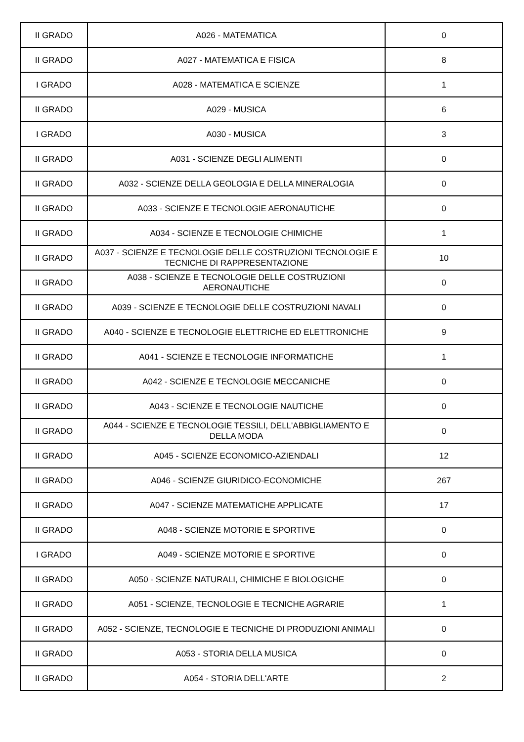| II GRADO | A026 - MATEMATICA | 0 |
| II GRADO | A027 - MATEMATICA E FISICA | 8 |
| I GRADO | A028 - MATEMATICA E SCIENZE | 1 |
| II GRADO | A029 - MUSICA | 6 |
| I GRADO | A030 - MUSICA | 3 |
| II GRADO | A031 - SCIENZE DEGLI ALIMENTI | 0 |
| II GRADO | A032 - SCIENZE DELLA GEOLOGIA E DELLA MINERALOGIA | 0 |
| II GRADO | A033 - SCIENZE E TECNOLOGIE AERONAUTICHE | 0 |
| II GRADO | A034 - SCIENZE E TECNOLOGIE CHIMICHE | 1 |
| II GRADO | A037 - SCIENZE E TECNOLOGIE DELLE COSTRUZIONI TECNOLOGIE E TECNICHE DI RAPPRESENTAZIONE | 10 |
| II GRADO | A038 - SCIENZE E TECNOLOGIE DELLE COSTRUZIONI AERONAUTICHE | 0 |
| II GRADO | A039 - SCIENZE E TECNOLOGIE DELLE COSTRUZIONI NAVALI | 0 |
| II GRADO | A040 - SCIENZE E TECNOLOGIE ELETTRICHE ED ELETTRONICHE | 9 |
| II GRADO | A041 - SCIENZE E TECNOLOGIE INFORMATICHE | 1 |
| II GRADO | A042 - SCIENZE E TECNOLOGIE MECCANICHE | 0 |
| II GRADO | A043 - SCIENZE E TECNOLOGIE NAUTICHE | 0 |
| II GRADO | A044 - SCIENZE E TECNOLOGIE TESSILI, DELL'ABBIGLIAMENTO E DELLA MODA | 0 |
| II GRADO | A045 - SCIENZE ECONOMICO-AZIENDALI | 12 |
| II GRADO | A046 - SCIENZE GIURIDICO-ECONOMICHE | 267 |
| II GRADO | A047 - SCIENZE MATEMATICHE APPLICATE | 17 |
| II GRADO | A048 - SCIENZE MOTORIE E SPORTIVE | 0 |
| I GRADO | A049 - SCIENZE MOTORIE E SPORTIVE | 0 |
| II GRADO | A050 - SCIENZE NATURALI, CHIMICHE E BIOLOGICHE | 0 |
| II GRADO | A051 - SCIENZE, TECNOLOGIE E TECNICHE AGRARIE | 1 |
| II GRADO | A052 - SCIENZE, TECNOLOGIE E TECNICHE DI PRODUZIONI ANIMALI | 0 |
| II GRADO | A053 - STORIA DELLA MUSICA | 0 |
| II GRADO | A054 - STORIA DELL'ARTE | 2 |